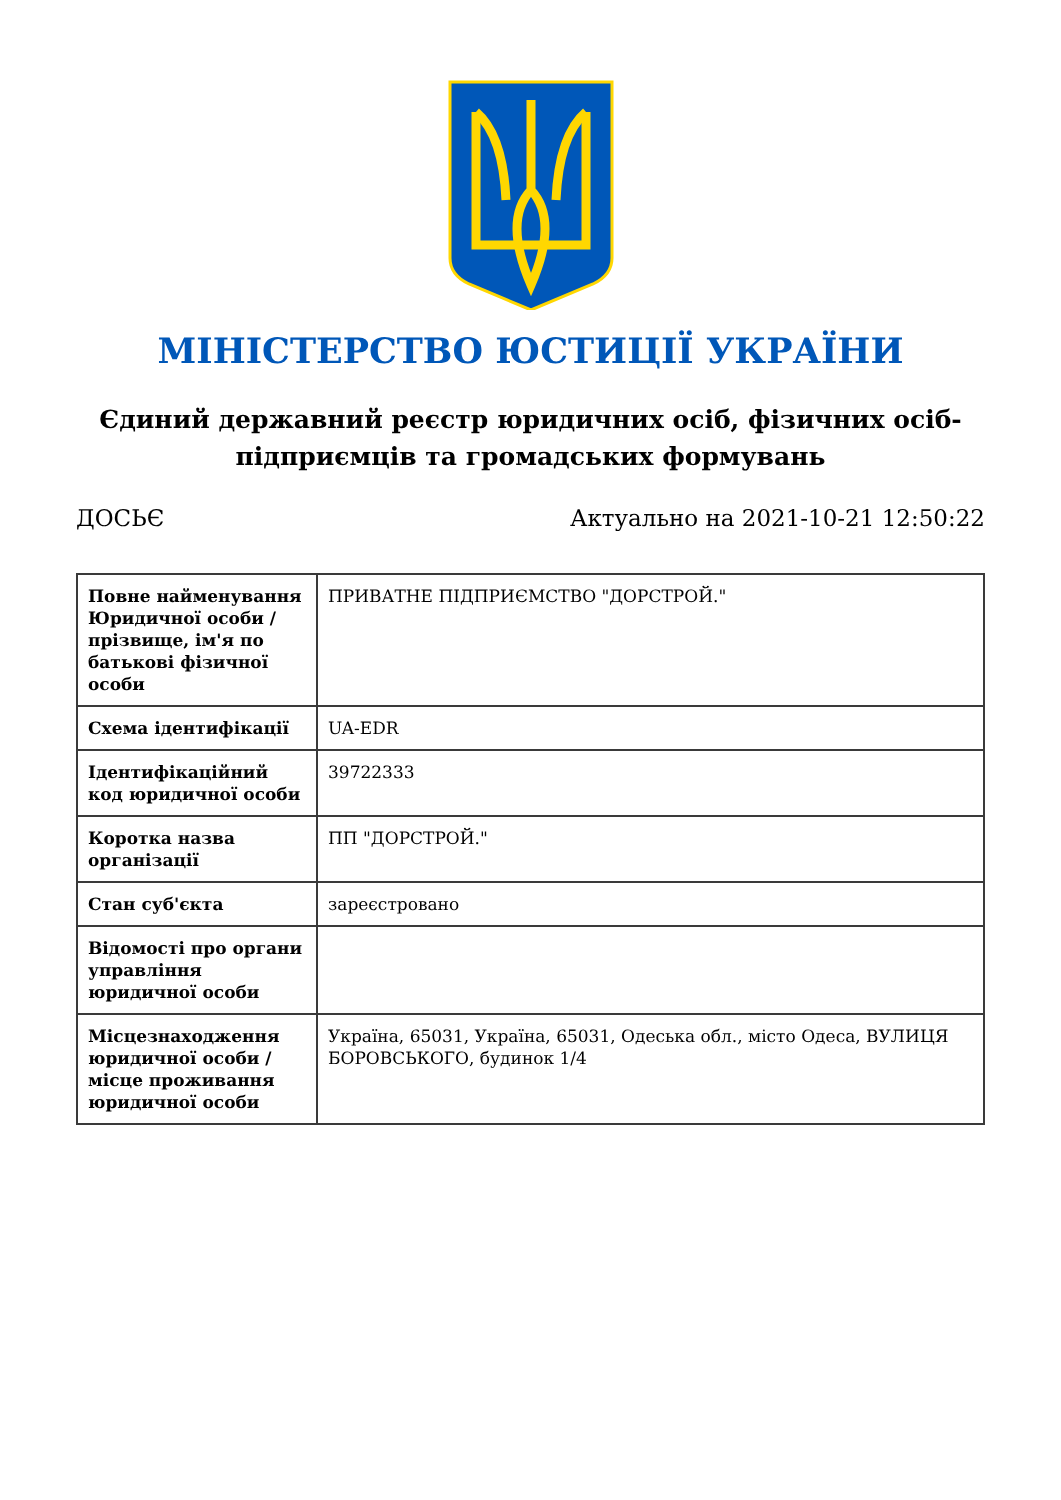МІНІСТЕРСТВО ЮСТИЦІЇ УКРАЇНИ
Єдиний державний реєстр юридичних осіб, фізичних осіб-підприємців та громадських формувань
ДОСЬЄ Актуально на 2021-10-21 12:50:22
| Повне найменування Юридичної особи / прізвище, ім'я по батькові фізичної особи | ПРИВАТНЕ ПІДПРИЄМСТВО "ДОРСТРОЙ." |
| Схема ідентифікації | UA-EDR |
| Ідентифікаційний код юридичної особи | 39722333 |
| Коротка назва організації | ПП "ДОРСТРОЙ." |
| Стан суб'єкта | зареєстровано |
| Відомості про органи управління юридичної особи | |
| Місцезнаходження юридичної особи / місце проживання юридичної особи | Україна, 65031, Україна, 65031, Одеська обл., місто Одеса, ВУЛИЦЯ БОРОВСЬКОГО, будинок 1/4 |